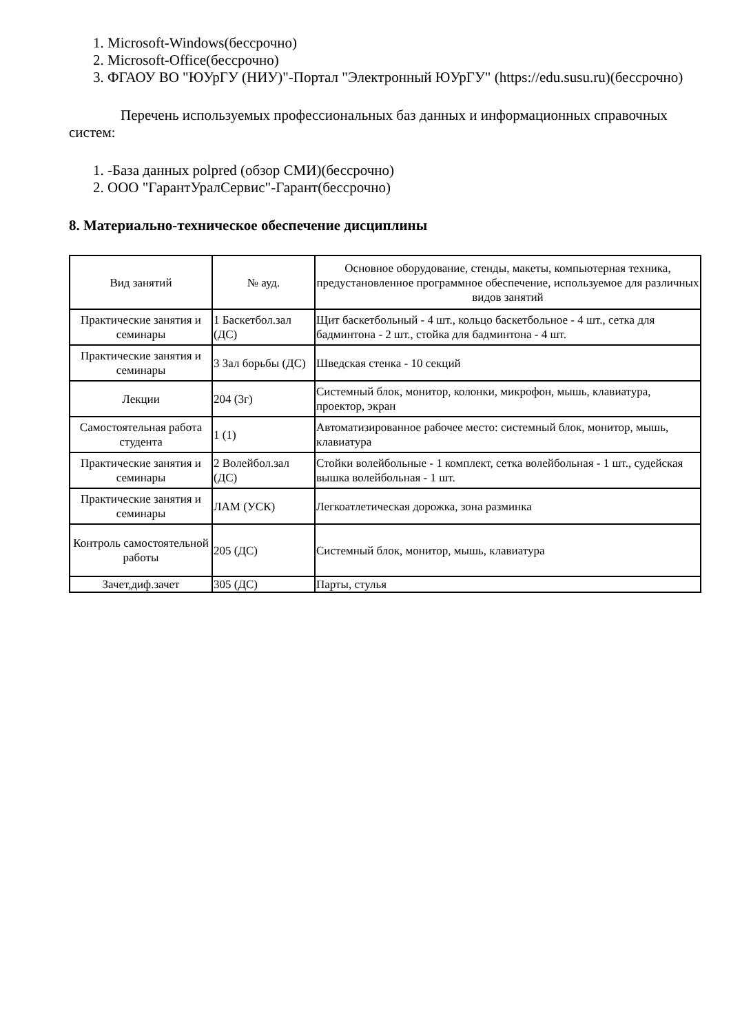1. Microsoft-Windows(бессрочно)
2. Microsoft-Office(бессрочно)
3. ФГАОУ ВО "ЮУрГУ (НИУ)"-Портал "Электронный ЮУрГУ" (https://edu.susu.ru)(бессрочно)
Перечень используемых профессиональных баз данных и информационных справочных систем:
1. -База данных polpred (обзор СМИ)(бессрочно)
2. ООО "ГарантУралСервис"-Гарант(бессрочно)
8. Материально-техническое обеспечение дисциплины
| Вид занятий | № ауд. | Основное оборудование, стенды, макеты, компьютерная техника, предустановленное программное обеспечение, используемое для различных видов занятий |
| --- | --- | --- |
| Практические занятия и семинары | 1 Баскетбол.зал (ДС) | Щит баскетбольный - 4 шт., кольцо баскетбольное - 4 шт., сетка для бадминтона - 2 шт., стойка для бадминтона - 4 шт. |
| Практические занятия и семинары | 3 Зал борьбы (ДС) | Шведская стенка - 10 секций |
| Лекции | 204 (3г) | Системный блок, монитор, колонки, микрофон, мышь, клавиатура, проектор, экран |
| Самостоятельная работа студента | 1 (1) | Автоматизированное рабочее место: системный блок, монитор, мышь, клавиатура |
| Практические занятия и семинары | 2 Волейбол.зал (ДС) | Стойки волейбольные - 1 комплект, сетка волейбольная - 1 шт., судейская вышка волейбольная - 1 шт. |
| Практические занятия и семинары | ЛАМ (УСК) | Легкоатлетическая дорожка, зона разминка |
| Контроль самостоятельной работы | 205 (ДС) | Системный блок, монитор, мышь, клавиатура |
| Зачет,диф.зачет | 305 (ДС) | Парты, стулья |